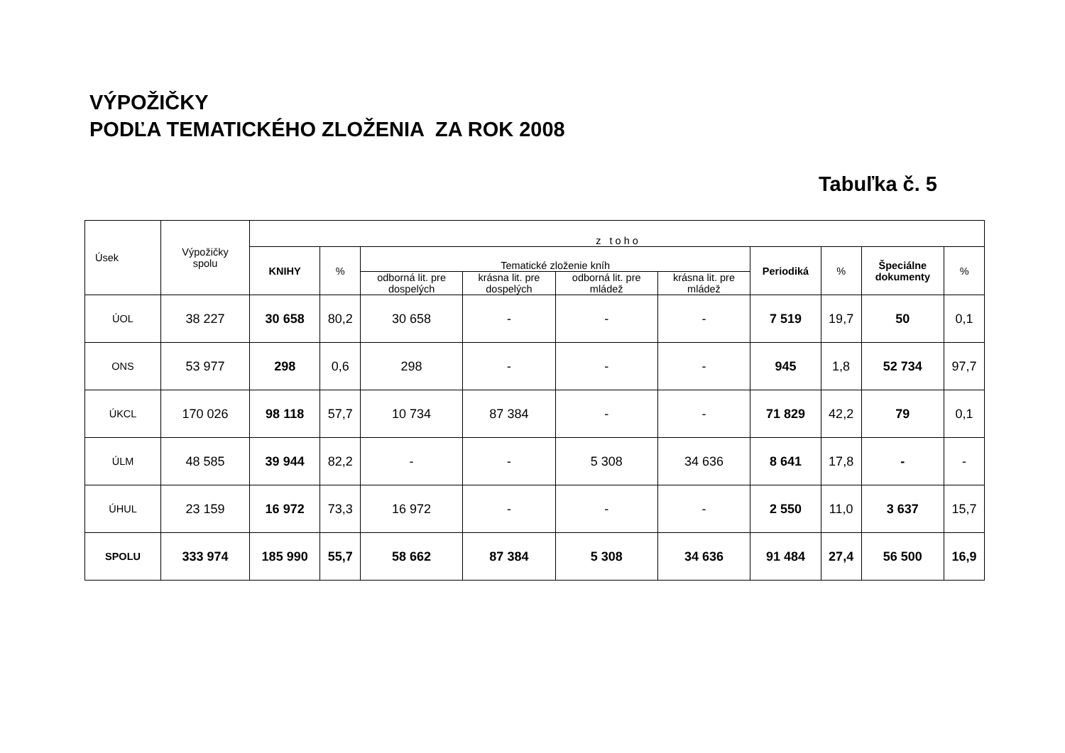VÝPOŽIČKY
PODĽA TEMATICKÉHO ZLOŽENIA ZA ROK 2008
Tabuľka č. 5
| Úsek | Výpožičky spolu | z t o h o | | | | | | | | | |
| --- | --- | --- | --- | --- | --- | --- | --- | --- | --- | --- | --- |
| | | KNIHY | % | Tematické zloženie kníh | | | | Periodiká | % | Špeciálne dokumenty | % |
| | | | | odborná lit. pre dospelých | krásna lit. pre dospelých | odborná lit. pre mládež | krásna lit. pre mládež | | | | |
| ÚOL | 38 227 | 30 658 | 80,2 | 30 658 | - | - | - | 7 519 | 19,7 | 50 | 0,1 |
| ONS | 53 977 | 298 | 0,6 | 298 | - | - | - | 945 | 1,8 | 52 734 | 97,7 |
| ÚKCL | 170 026 | 98 118 | 57,7 | 10 734 | 87 384 | - | - | 71 829 | 42,2 | 79 | 0,1 |
| ÚLM | 48 585 | 39 944 | 82,2 | - | - | 5 308 | 34 636 | 8 641 | 17,8 | - | - |
| ÚHUL | 23 159 | 16 972 | 73,3 | 16 972 | - | - | - | 2 550 | 11,0 | 3 637 | 15,7 |
| SPOLU | 333 974 | 185 990 | 55,7 | 58 662 | 87 384 | 5 308 | 34 636 | 91 484 | 27,4 | 56 500 | 16,9 |